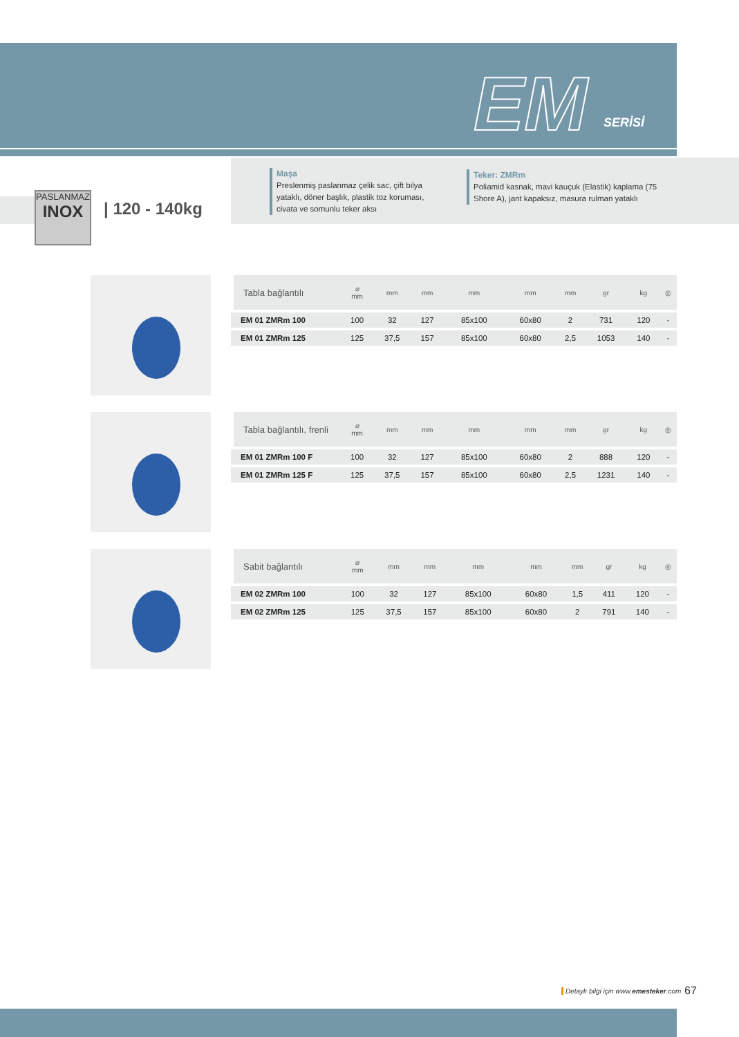EM SERİSİ
PASLANMAZ
INOX
| 120 - 140kg
Maşa
Preslenmiş paslanmaz çelik sac, çift bilya yataklı, döner başlık, plastik toz koruması, civata ve somunlu teker aksı
Teker: ZMRm
Poliamid kasnak, mavi kauçuk (Elastik) kaplama (75 Shore A), jant kapaksız, masura rulman yataklı
| Tabla bağlantılı | ⌀ mm | mm | mm | mm | mm | mm | gr | kg | ◎ |
| --- | --- | --- | --- | --- | --- | --- | --- | --- | --- |
| EM 01 ZMRm 100 | 100 | 32 | 127 | 85x100 | 60x80 | 2 | 731 | 120 | - |
| EM 01 ZMRm 125 | 125 | 37,5 | 157 | 85x100 | 60x80 | 2,5 | 1053 | 140 | - |
| Tabla bağlantılı, frenli | ⌀ mm | mm | mm | mm | mm | mm | gr | kg | ◎ |
| --- | --- | --- | --- | --- | --- | --- | --- | --- | --- |
| EM 01 ZMRm 100 F | 100 | 32 | 127 | 85x100 | 60x80 | 2 | 888 | 120 | - |
| EM 01 ZMRm 125 F | 125 | 37,5 | 157 | 85x100 | 60x80 | 2,5 | 1231 | 140 | - |
| Sabit bağlantılı | ⌀ mm | mm | mm | mm | mm | mm | gr | kg | ◎ |
| --- | --- | --- | --- | --- | --- | --- | --- | --- | --- |
| EM 02 ZMRm 100 | 100 | 32 | 127 | 85x100 | 60x80 | 1,5 | 411 | 120 | - |
| EM 02 ZMRm 125 | 125 | 37,5 | 157 | 85x100 | 60x80 | 2 | 791 | 140 | - |
Detaylı bilgi için www.emesteker.com
67